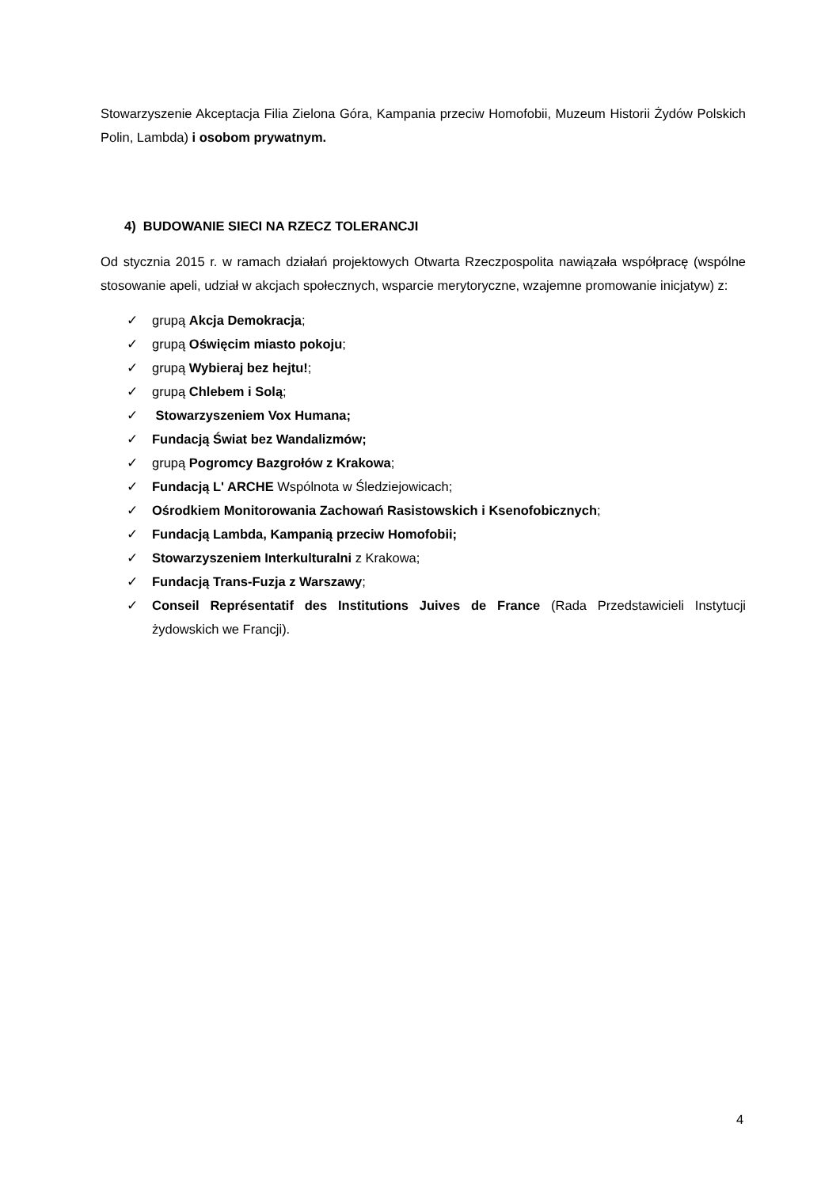Stowarzyszenie Akceptacja Filia Zielona Góra, Kampania przeciw Homofobii, Muzeum Historii Żydów Polskich Polin, Lambda) i osobom prywatnym.
4) BUDOWANIE SIECI NA RZECZ TOLERANCJI
Od stycznia 2015 r. w ramach działań projektowych Otwarta Rzeczpospolita nawiązała współpracę (wspólne stosowanie apeli, udział w akcjach społecznych, wsparcie merytoryczne, wzajemne promowanie inicjatyw) z:
✓ grupą Akcja Demokracja;
✓ grupą Oświęcim miasto pokoju;
✓ grupą Wybieraj bez hejtu!;
✓ grupą Chlebem i Solą;
✓ Stowarzyszeniem Vox Humana;
✓ Fundacją Świat bez Wandalizmów;
✓ grupą Pogromcy Bazgrołów z Krakowa;
✓ Fundacją L' ARCHE Wspólnota w Śledziejowicach;
✓ Ośrodkiem Monitorowania Zachowań Rasistowskich i Ksenofobicznych;
✓ Fundacją Lambda, Kampanią przeciw Homofobii;
✓ Stowarzyszeniem Interkulturalni z Krakowa;
✓ Fundacją Trans-Fuzja z Warszawy;
✓ Conseil Représentatif des Institutions Juives de France (Rada Przedstawicieli Instytucji żydowskich we Francji).
4